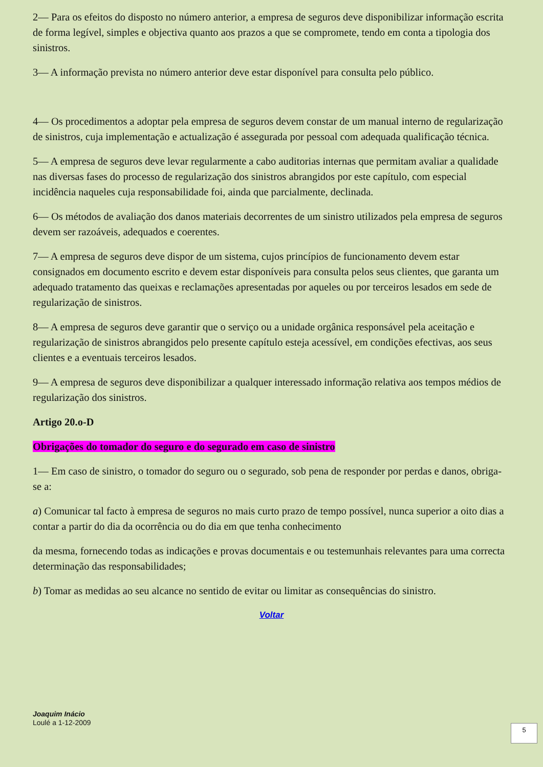2— Para os efeitos do disposto no número anterior, a empresa de seguros deve disponibilizar informação escrita de forma legível, simples e objectiva quanto aos prazos a que se compromete, tendo em conta a tipologia dos sinistros.
3— A informação prevista no número anterior deve estar disponível para consulta pelo público.
4— Os procedimentos a adoptar pela empresa de seguros devem constar de um manual interno de regularização de sinistros, cuja implementação e actualização é assegurada por pessoal com adequada qualificação técnica.
5— A empresa de seguros deve levar regularmente a cabo auditorias internas que permitam avaliar a qualidade nas diversas fases do processo de regularização dos sinistros abrangidos por este capítulo, com especial incidência naqueles cuja responsabilidade foi, ainda que parcialmente, declinada.
6— Os métodos de avaliação dos danos materiais decorrentes de um sinistro utilizados pela empresa de seguros devem ser razoáveis, adequados e coerentes.
7— A empresa de seguros deve dispor de um sistema, cujos princípios de funcionamento devem estar consignados em documento escrito e devem estar disponíveis para consulta pelos seus clientes, que garanta um adequado tratamento das queixas e reclamações apresentadas por aqueles ou por terceiros lesados em sede de regularização de sinistros.
8— A empresa de seguros deve garantir que o serviço ou a unidade orgânica responsável pela aceitação e regularização de sinistros abrangidos pelo presente capítulo esteja acessível, em condições efectivas, aos seus clientes e a eventuais terceiros lesados.
9— A empresa de seguros deve disponibilizar a qualquer interessado informação relativa aos tempos médios de regularização dos sinistros.
Artigo 20.o-D
Obrigações do tomador do seguro e do segurado em caso de sinistro
1— Em caso de sinistro, o tomador do seguro ou o segurado, sob pena de responder por perdas e danos, obriga-se a:
a) Comunicar tal facto à empresa de seguros no mais curto prazo de tempo possível, nunca superior a oito dias a contar a partir do dia da ocorrência ou do dia em que tenha conhecimento
da mesma, fornecendo todas as indicações e provas documentais e ou testemunhais relevantes para uma correcta determinação das responsabilidades;
b) Tomar as medidas ao seu alcance no sentido de evitar ou limitar as consequências do sinistro.
Voltar
Joaquim Inácio
Loulé a 1-12-2009
5